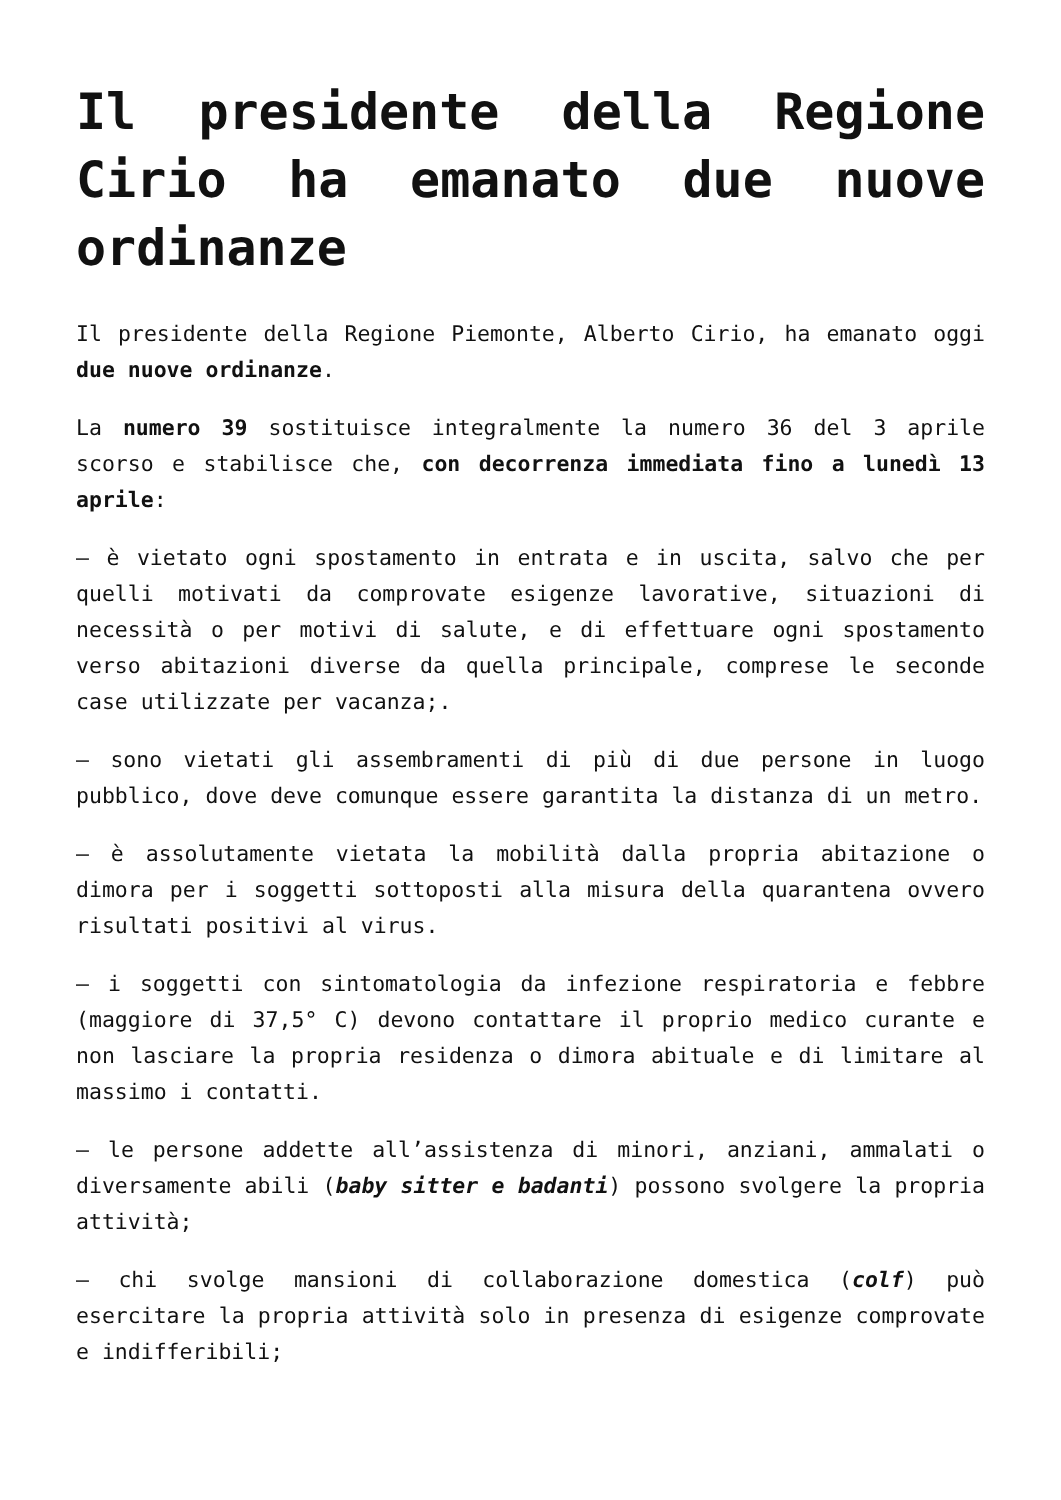Il presidente della Regione Cirio ha emanato due nuove ordinanze
Il presidente della Regione Piemonte, Alberto Cirio, ha emanato oggi due nuove ordinanze.
La numero 39 sostituisce integralmente la numero 36 del 3 aprile scorso e stabilisce che, con decorrenza immediata fino a lunedì 13 aprile:
– è vietato ogni spostamento in entrata e in uscita, salvo che per quelli motivati da comprovate esigenze lavorative, situazioni di necessità o per motivi di salute, e di effettuare ogni spostamento verso abitazioni diverse da quella principale, comprese le seconde case utilizzate per vacanza;.
– sono vietati gli assembramenti di più di due persone in luogo pubblico, dove deve comunque essere garantita la distanza di un metro.
– è assolutamente vietata la mobilità dalla propria abitazione o dimora per i soggetti sottoposti alla misura della quarantena ovvero risultati positivi al virus.
– i soggetti con sintomatologia da infezione respiratoria e febbre (maggiore di 37,5° C) devono contattare il proprio medico curante e non lasciare la propria residenza o dimora abituale e di limitare al massimo i contatti.
– le persone addette all’assistenza di minori, anziani, ammalati o diversamente abili (baby sitter e badanti) possono svolgere la propria attività;
– chi svolge mansioni di collaborazione domestica (colf) può esercitare la propria attività solo in presenza di esigenze comprovate e indifferibili;